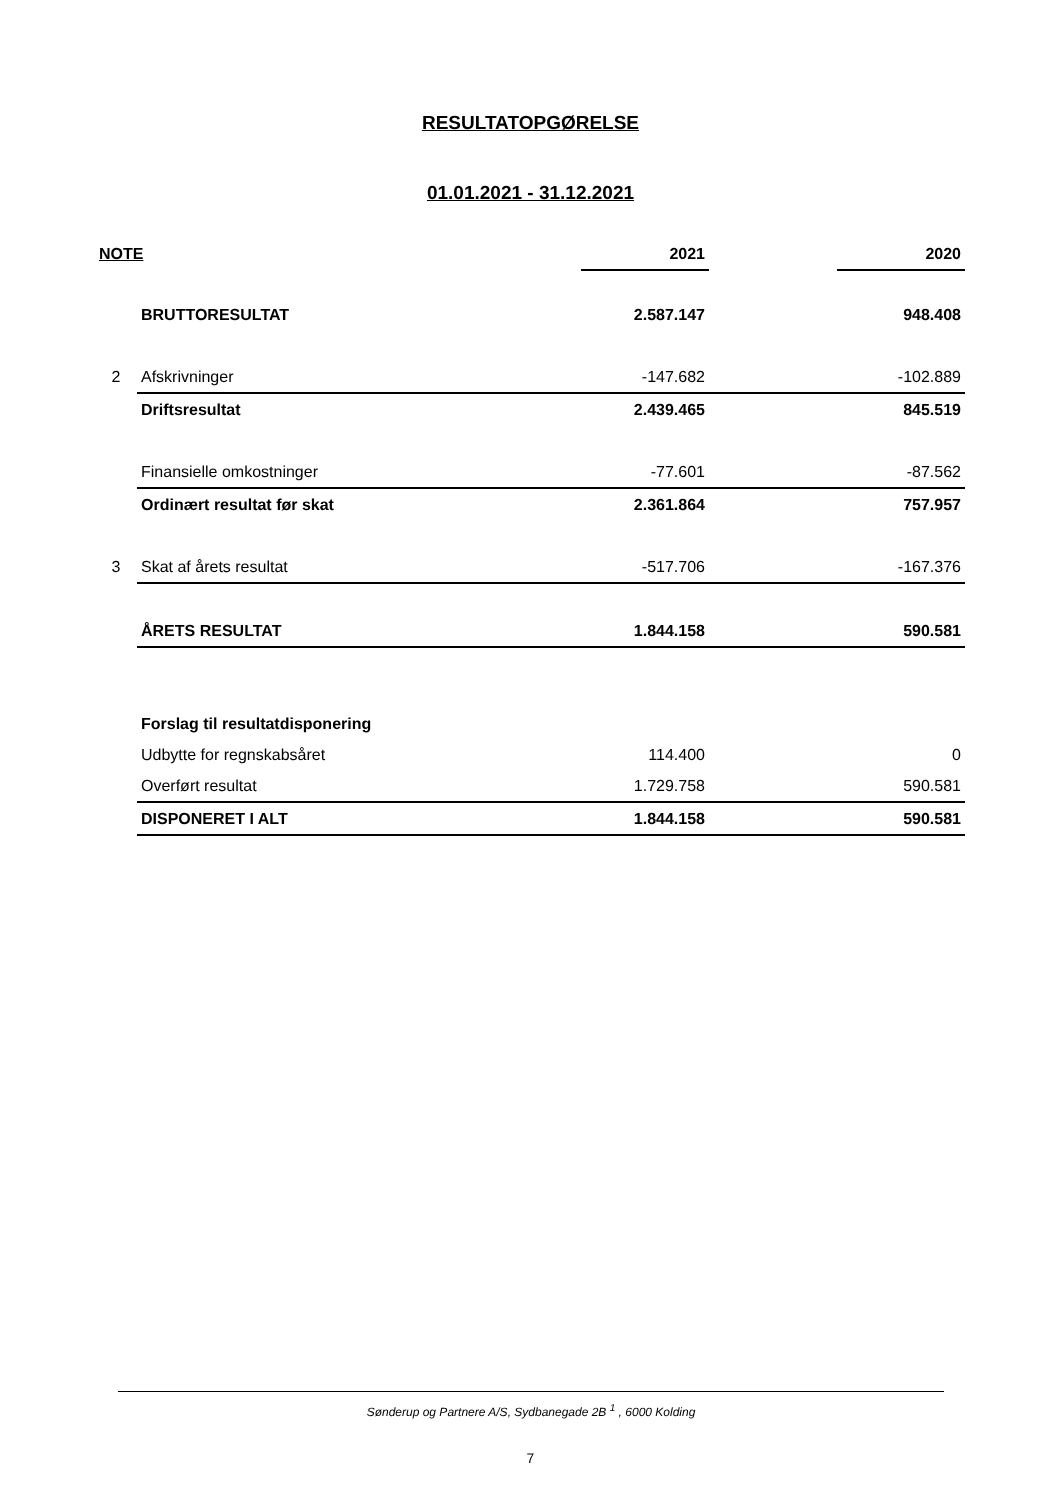RESULTATOPGØRELSE
01.01.2021 - 31.12.2021
| NOTE | | 2021 | | 2020 |
| --- | --- | --- | --- | --- |
| | BRUTTORESULTAT | 2.587.147 | | 948.408 |
| 2 | Afskrivninger | -147.682 | | -102.889 |
| | Driftsresultat | 2.439.465 | | 845.519 |
| | Finansielle omkostninger | -77.601 | | -87.562 |
| | Ordinært resultat før skat | 2.361.864 | | 757.957 |
| 3 | Skat af årets resultat | -517.706 | | -167.376 |
| | ÅRETS RESULTAT | 1.844.158 | | 590.581 |
| | Forslag til resultatdisponering | | | |
| | Udbytte for regnskabsåret | 114.400 | | 0 |
| | Overført resultat | 1.729.758 | | 590.581 |
| | DISPONERET I ALT | 1.844.158 | | 590.581 |
Sønderup og Partnere A/S, Sydbanegade 2B <sup>1</sup> , 6000 Kolding
7